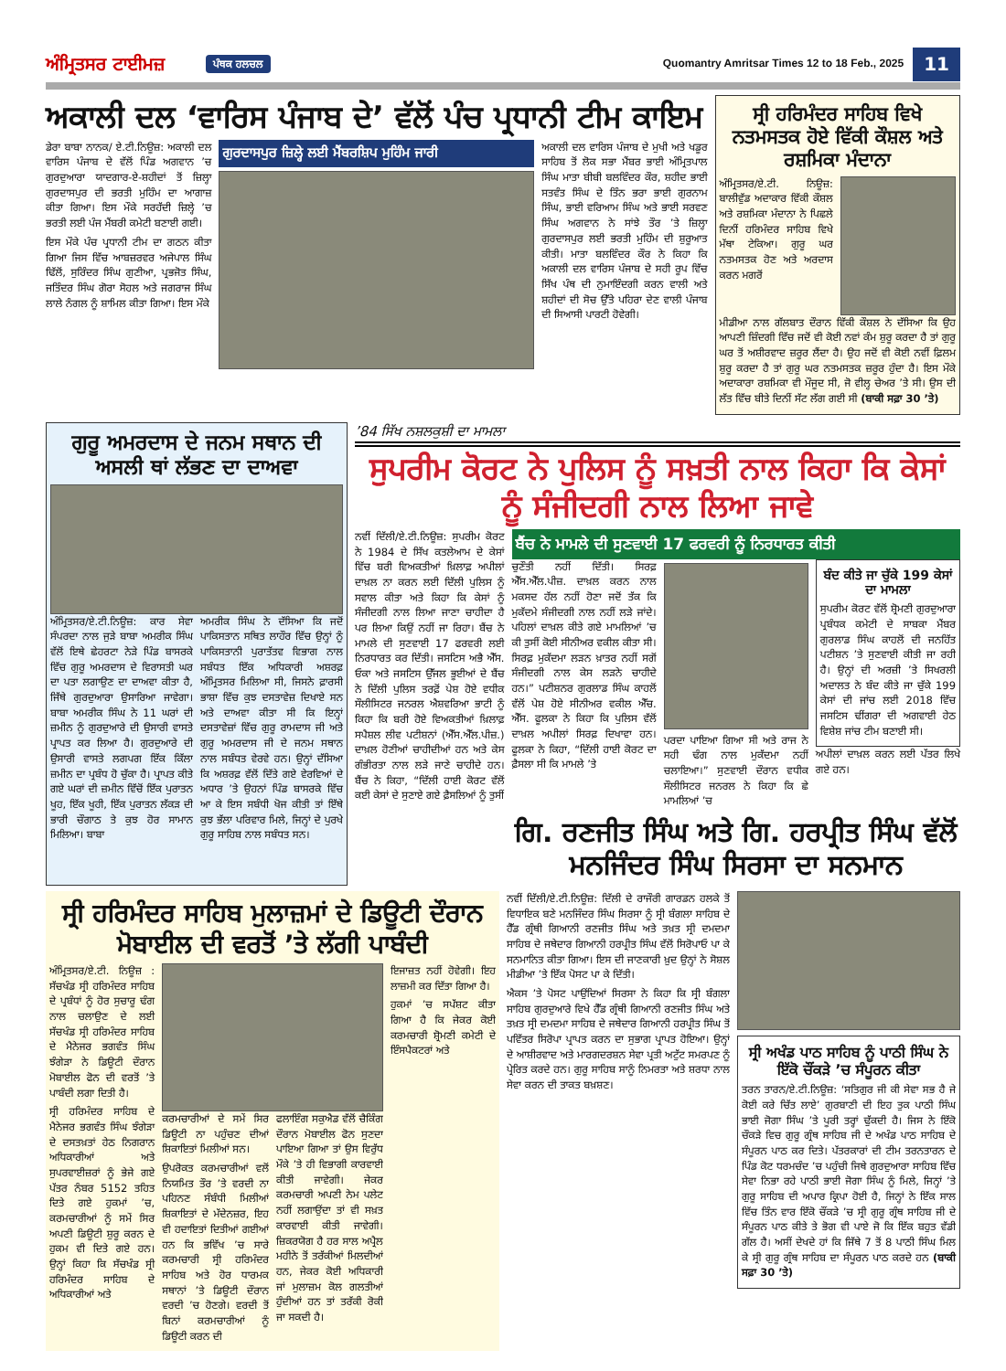ਅੰਮ੍ਰਿਤਸਰ ਟਾਈਮਜ਼
ਪੰਥਕ ਹਲਚਲ
Quomantry Amritsar Times 12 to 18 Feb., 2025
11
ਅਕਾਲੀ ਦਲ ‘ਵਾਰਿਸ ਪੰਜਾਬ ਦੇ’ ਵੱਲੋਂ ਪੰਚ ਪ੍ਰਧਾਨੀ ਟੀਮ ਕਾਇਮ
ਡੇਰਾ ਬਾਬਾ ਨਾਨਕ/ ਏ.ਟੀ.ਨਿਊਜ਼: ਅਕਾਲੀ ਦਲ ਵਾਰਿਸ ਪੰਜਾਬ ਦੇ ਵੱਲੋਂ ਪਿੰਡ ਅਗਵਾਨ ’ਚ ਗੁਰਦੁਆਰਾ ਯਾਦਗਾਰ-ਏ-ਸ਼ਹੀਦਾਂ ਤੋਂ ਜ਼ਿਲ੍ਹਾ ਗੁਰਦਾਸਪੁਰ ਦੀ ਭਰਤੀ ਮੁਹਿੰਮ ਦਾ ਆਗਾਜ਼ ਕੀਤਾ ਗਿਆ। ਇਸ ਮੌਕੇ ਸਰਹੱਦੀ ਜ਼ਿਲ੍ਹੇ ’ਚ ਭਰਤੀ ਲਈ ਪੰਜ ਮੈਂਬਰੀ ਕਮੇਟੀ ਬਣਾਈ ਗਈ।
ਇਸ ਮੌਕੇ ਪੰਚ ਪ੍ਰਧਾਨੀ ਟੀਮ ਦਾ ਗਠਨ ਕੀਤਾ ਗਿਆ ਜਿਸ ਵਿੱਚ ਆਬਜ਼ਰਵਰ ਅਜੇਪਾਲ ਸਿੰਘ ਢਿੱਲੋਂ, ਸੁਰਿੰਦਰ ਸਿੰਘ ਗੁਣੀਆ, ਪ੍ਰਭਜੋਤ ਸਿੰਘ, ਜਤਿੰਦਰ ਸਿੰਘ ਗੋਰਾ ਸੋਹਲ ਅਤੇ ਜਗਰਾਜ ਸਿੰਘ ਲਾਲੇ ਨੰਗਲ ਨੂੰ ਸ਼ਾਮਿਲ ਕੀਤਾ ਗਿਆ। ਇਸ ਮੌਕੇ
ਗੁਰਦਾਸਪੁਰ ਜ਼ਿਲ੍ਹੇ ਲਈ ਮੈਂਬਰਸ਼ਿਪ ਮੁਹਿੰਮ ਜਾਰੀ
ਅਕਾਲੀ ਦਲ ਵਾਰਿਸ ਪੰਜਾਬ ਦੇ ਮੁਖੀ ਅਤੇ ਖਡੂਰ ਸਾਹਿਬ ਤੋਂ ਲੋਕ ਸਭਾ ਮੈਂਬਰ ਭਾਈ ਅੰਮ੍ਰਿਤਪਾਲ ਸਿੰਘ ਮਾਤਾ ਬੀਬੀ ਬਲਵਿੰਦਰ ਕੌਰ, ਸ਼ਹੀਦ ਭਾਈ ਸਤਵੰਤ ਸਿੰਘ ਦੇ ਤਿੰਨ ਭਰਾ ਭਾਈ ਗੁਰਨਾਮ ਸਿੰਘ, ਭਾਈ ਵਰਿਆਮ ਸਿੰਘ ਅਤੇ ਭਾਈ ਸਰਵਣ ਸਿੰਘ ਅਗਵਾਨ ਨੇ ਸਾਂਝੇ ਤੌਰ ’ਤੇ ਜ਼ਿਲ੍ਹਾ ਗੁਰਦਾਸਪੁਰ ਲਈ ਭਰਤੀ ਮੁਹਿੰਮ ਦੀ ਸ਼ੁਰੂਆਤ ਕੀਤੀ। ਮਾਤਾ ਬਲਵਿੰਦਰ ਕੌਰ ਨੇ ਕਿਹਾ ਕਿ ਅਕਾਲੀ ਦਲ ਵਾਰਿਸ ਪੰਜਾਬ ਦੇ ਸਹੀ ਰੂਪ ਵਿੱਚ ਸਿੱਖ ਪੰਥ ਦੀ ਨੁਮਾਇੰਦਗੀ ਕਰਨ ਵਾਲੀ ਅਤੇ ਸ਼ਹੀਦਾਂ ਦੀ ਸੋਚ ਉੱਤੇ ਪਹਿਰਾ ਦੇਣ ਵਾਲੀ ਪੰਜਾਬ ਦੀ ਸਿਆਸੀ ਪਾਰਟੀ ਹੋਵੇਗੀ।
ਸ੍ਰੀ ਹਰਿਮੰਦਰ ਸਾਹਿਬ ਵਿਖੇ ਨਤਮਸਤਕ ਹੋਏ ਵਿੱਕੀ ਕੌਸ਼ਲ ਅਤੇ ਰਸ਼ਮਿਕਾ ਮੰਦਾਨਾ
ਅੰਮ੍ਰਿਤਸਰ/ਏ.ਟੀ. ਨਿਊਜ਼: ਬਾਲੀਵੁੱਡ ਅਦਾਕਾਰ ਵਿੱਕੀ ਕੌਸ਼ਲ ਅਤੇ ਰਸ਼ਮਿਕਾ ਮੰਦਾਨਾ ਨੇ ਪਿਛਲੇ ਦਿਨੀਂ ਹਰਿਮੰਦਰ ਸਾਹਿਬ ਵਿਖੇ ਮੱਥਾ ਟੇਕਿਆ। ਗੁਰੂ ਘਰ ਨਤਮਸਤਕ ਹੋਣ ਅਤੇ ਅਰਦਾਸ ਕਰਨ ਮਗਰੋਂ
ਮੀਡੀਆ ਨਾਲ ਗੱਲਬਾਤ ਦੌਰਾਨ ਵਿੱਕੀ ਕੌਸ਼ਲ ਨੇ ਦੱਸਿਆ ਕਿ ਉਹ ਆਪਣੀ ਜ਼ਿੰਦਗੀ ਵਿੱਚ ਜਦੋਂ ਵੀ ਕੋਈ ਨਵਾਂ ਕੰਮ ਸ਼ੁਰੂ ਕਰਦਾ ਹੈ ਤਾਂ ਗੁਰੂ ਘਰ ਤੋਂ ਅਸ਼ੀਰਵਾਦ ਜ਼ਰੂਰ ਲੈਂਦਾ ਹੈ। ਉਹ ਜਦੋਂ ਵੀ ਕੋਈ ਨਵੀਂ ਫ਼ਿਲਮ ਸ਼ੁਰੂ ਕਰਦਾ ਹੈ ਤਾਂ ਗੁਰੂ ਘਰ ਨਤਮਸਤਕ ਜ਼ਰੂਰ ਹੁੰਦਾ ਹੈ। ਇਸ ਮੌਕੇ ਅਦਾਕਾਰਾ ਰਸ਼ਮਿਕਾ ਵੀ ਮੌਜੂਦ ਸੀ, ਜੋ ਵੀਲ੍ਹ ਚੇਅਰ ’ਤੇ ਸੀ। ਉਸ ਦੀ ਲੱਤ ਵਿੱਚ ਬੀਤੇ ਦਿਨੀਂ ਸੱਟ ਲੱਗ ਗਈ ਸੀ (ਬਾਕੀ ਸਫ਼ਾ 30 ’ਤੇ)
ਗੁਰੂ ਅਮਰਦਾਸ ਦੇ ਜਨਮ ਸਥਾਨ ਦੀ ਅਸਲੀ ਥਾਂ ਲੱਭਣ ਦਾ ਦਾਅਵਾ
ਅੰਮ੍ਰਿਤਸਰ/ਏ.ਟੀ.ਨਿਊਜ਼: ਕਾਰ ਸੇਵਾ ਸੰਪਰਦਾ ਨਾਲ ਜੁੜੇ ਬਾਬਾ ਅਮਰੀਕ ਸਿੰਘ ਵੱਲੋਂ ਇਥੇ ਛੇਹਰਟਾ ਨੇੜੇ ਪਿੰਡ ਬਾਸਰਕੇ ਵਿੱਚ ਗੁਰੂ ਅਮਰਦਾਸ ਦੇ ਵਿਰਾਸਤੀ ਘਰ ਦਾ ਪਤਾ ਲਗਾਉਣ ਦਾ ਦਾਅਵਾ ਕੀਤਾ ਹੈ, ਜਿੱਥੇ ਗੁਰਦੁਆਰਾ ਉਸਾਰਿਆ ਜਾਵੇਗਾ। ਬਾਬਾ ਅਮਰੀਕ ਸਿੰਘ ਨੇ 11 ਘਰਾਂ ਦੀ ਜ਼ਮੀਨ ਨੂੰ ਗੁਰਦੁਆਰੇ ਦੀ ਉਸਾਰੀ ਵਾਸਤੇ ਪ੍ਰਾਪਤ ਕਰ ਲਿਆ ਹੈ। ਗੁਰਦੁਆਰੇ ਦੀ ਉਸਾਰੀ ਵਾਸਤੇ ਲਗਪਗ ਇੱਕ ਕਿੱਲਾ ਜ਼ਮੀਨ ਦਾ ਪ੍ਰਬੰਧ ਹੋ ਚੁੱਕਾ ਹੈ। ਪ੍ਰਾਪਤ ਕੀਤੇ ਗਏ ਘਰਾਂ ਦੀ ਜ਼ਮੀਨ ਵਿੱਚੋਂ ਇੱਕ ਪੁਰਾਤਨ ਖੂਹ, ਇੱਕ ਖੂਹੀ, ਇੱਕ ਪੁਰਾਤਨ ਲੱਕੜ ਦੀ ਭਾਰੀ ਚੌਗਾਠ ਤੇ ਕੁਝ ਹੋਰ ਸਾਮਾਨ ਮਿਲਿਆ। ਬਾਬਾ
ਅਮਰੀਕ ਸਿੰਘ ਨੇ ਦੱਸਿਆ ਕਿ ਜਦੋਂ ਪਾਕਿਸਤਾਨ ਸਥਿਤ ਲਾਹੌਰ ਵਿੱਚ ਉਨ੍ਹਾਂ ਨੂੰ ਪਾਕਿਸਤਾਨੀ ਪੁਰਾਤੱਤਵ ਵਿਭਾਗ ਨਾਲ ਸਬੰਧਤ ਇੱਕ ਅਧਿਕਾਰੀ ਅਸ਼ਰਫ਼ ਅੰਮ੍ਰਿਤਸਰ ਮਿਲਿਆ ਸੀ, ਜਿਸਨੇ ਫ਼ਾਰਸੀ ਭਾਸ਼ਾ ਵਿੱਚ ਕੁਝ ਦਸਤਾਵੇਜ਼ ਦਿਖਾਏ ਸਨ ਅਤੇ ਦਾਅਵਾ ਕੀਤਾ ਸੀ ਕਿ ਇਨ੍ਹਾਂ ਦਸਤਾਵੇਜ਼ਾਂ ਵਿੱਚ ਗੁਰੂ ਰਾਮਦਾਸ ਜੀ ਅਤੇ ਗੁਰੂ ਅਮਰਦਾਸ ਜੀ ਦੇ ਜਨਮ ਸਥਾਨ ਨਾਲ ਸਬੰਧਤ ਵੇਰਵੇ ਹਨ। ਉਨ੍ਹਾਂ ਦੱਸਿਆ ਕਿ ਅਸ਼ਰਫ਼ ਵੱਲੋਂ ਦਿੱਤੇ ਗਏ ਵੇਰਵਿਆਂ ਦੇ ਅਧਾਰ ’ਤੇ ਉਹਨਾਂ ਪਿੰਡ ਬਾਸਰਕੇ ਵਿੱਚ ਆ ਕੇ ਇਸ ਸਬੰਧੀ ਖੋਜ ਕੀਤੀ ਤਾਂ ਇੱਥੇ ਕੁਝ ਭੱਲਾ ਪਰਿਵਾਰ ਮਿਲੇ, ਜਿਨ੍ਹਾਂ ਦੇ ਪੁਰਖੇ ਗੁਰੂ ਸਾਹਿਬ ਨਾਲ ਸਬੰਧਤ ਸਨ।
’84 ਸਿੱਖ ਨਸ਼ਲਕੁਸ਼ੀ ਦਾ ਮਾਮਲਾ
ਸੁਪਰੀਮ ਕੋਰਟ ਨੇ ਪੁਲਿਸ ਨੂੰ ਸਖ਼ਤੀ ਨਾਲ ਕਿਹਾ ਕਿ ਕੇਸਾਂ ਨੂੰ ਸੰਜੀਦਗੀ ਨਾਲ ਲਿਆ ਜਾਵੇ
ਨਵੀਂ ਦਿੱਲੀ/ਏ.ਟੀ.ਨਿਊਜ਼: ਸੁਪਰੀਮ ਕੋਰਟ ਨੇ 1984 ਦੇ ਸਿੱਖ ਕਤਲੇਆਮ ਦੇ ਕੇਸਾਂ ਵਿੱਚ ਬਰੀ ਵਿਅਕਤੀਆਂ ਖ਼ਿਲਾਫ਼ ਅਪੀਲਾਂ ਦਾਖ਼ਲ ਨਾ ਕਰਨ ਲਈ ਦਿੱਲੀ ਪੁਲਿਸ ਨੂੰ ਸਵਾਲ ਕੀਤਾ ਅਤੇ ਕਿਹਾ ਕਿ ਕੇਸਾਂ ਨੂੰ ਸੰਜੀਦਗੀ ਨਾਲ ਲਿਆ ਜਾਣਾ ਚਾਹੀਦਾ ਹੈ ਪਰ ਲਿਆ ਕਿਉਂ ਨਹੀਂ ਜਾ ਰਿਹਾ। ਬੈਂਚ ਨੇ ਮਾਮਲੇ ਦੀ ਸੁਣਵਾਈ 17 ਫਰਵਰੀ ਲਈ ਨਿਰਧਾਰਤ ਕਰ ਦਿੱਤੀ। ਜਸਟਿਸ ਅਭੈ ਐੱਸ. ਓਕਾ ਅਤੇ ਜਸਟਿਸ ਉੱਜਲ ਭੂਈਆਂ ਦੇ ਬੈਂਚ ਨੇ ਦਿੱਲੀ ਪੁਲਿਸ ਤਰਫ਼ੋਂ ਪੇਸ਼ ਹੋਏ ਵਧੀਕ ਸੌਲੀਸਿਟਰ ਜਨਰਲ ਐਸ਼ਵਰਿਆ ਭਾਟੀ ਨੂੰ ਕਿਹਾ ਕਿ ਬਰੀ ਹੋਏ ਵਿਅਕਤੀਆਂ ਖ਼ਿਲਾਫ਼ ਸਪੈਸ਼ਲ ਲੀਵ ਪਟੀਸ਼ਨਾਂ (ਐੱਸ.ਐੱਲ.ਪੀਜ਼.) ਦਾਖ਼ਲ ਹੋਣੀਆਂ ਚਾਹੀਦੀਆਂ ਹਨ ਅਤੇ ਕੇਸ ਗੰਭੀਰਤਾ ਨਾਲ ਲੜੇ ਜਾਣੇ ਚਾਹੀਦੇ ਹਨ। ਬੈਂਚ ਨੇ ਕਿਹਾ, “ਦਿੱਲੀ ਹਾਈ ਕੋਰਟ ਵੱਲੋਂ ਕਈ ਕੇਸਾਂ ਦੇ ਸੁਣਾਏ ਗਏ ਫ਼ੈਸਲਿਆਂ ਨੂੰ ਤੁਸੀਂ
ਬੈਂਚ ਨੇ ਮਾਮਲੇ ਦੀ ਸੁਣਵਾਈ 17 ਫਰਵਰੀ ਨੂੰ ਨਿਰਧਾਰਤ ਕੀਤੀ
ਚੁਣੌਤੀ ਨਹੀਂ ਦਿੱਤੀ। ਸਿਰਫ਼ ਐੱਸ.ਐੱਲ.ਪੀਜ਼. ਦਾਖ਼ਲ ਕਰਨ ਨਾਲ ਮਕਸਦ ਹੱਲ ਨਹੀਂ ਹੋਣਾ ਜਦੋਂ ਤੱਕ ਕਿ ਮੁਕੱਦਮੇ ਸੰਜੀਦਗੀ ਨਾਲ ਨਹੀਂ ਲੜੇ ਜਾਂਦੇ। ਪਹਿਲਾਂ ਦਾਖ਼ਲ ਕੀਤੇ ਗਏ ਮਾਮਲਿਆਂ ’ਚ ਕੀ ਤੁਸੀਂ ਕੋਈ ਸੀਨੀਅਰ ਵਕੀਲ ਕੀਤਾ ਸੀ। ਸਿਰਫ਼ ਮੁਕੱਦਮਾ ਲੜਨ ਖ਼ਾਤਰ ਨਹੀਂ ਸਗੋਂ ਸੰਜੀਦਗੀ ਨਾਲ ਕੇਸ ਲੜਨੇ ਚਾਹੀਦੇ ਹਨ।” ਪਟੀਸ਼ਨਰ ਗੁਰਲਾਡ ਸਿੰਘ ਕਾਹਲੋਂ ਵੱਲੋਂ ਪੇਸ਼ ਹੋਏ ਸੀਨੀਅਰ ਵਕੀਲ ਐੱਚ. ਐੱਸ. ਫੂਲਕਾ ਨੇ ਕਿਹਾ ਕਿ ਪੁਲਿਸ ਵੱਲੋਂ ਦਾਖ਼ਲ ਅਪੀਲਾਂ ਸਿਰਫ਼ ਦਿਖਾਵਾ ਹਨ। ਫੂਲਕਾ ਨੇ ਕਿਹਾ, “ਦਿੱਲੀ ਹਾਈ ਕੋਰਟ ਦਾ ਫ਼ੈਸਲਾ ਸੀ ਕਿ ਮਾਮਲੇ ’ਤੇ
ਪਰਦਾ ਪਾਇਆ ਗਿਆ ਸੀ ਅਤੇ ਰਾਜ ਨੇ ਸਹੀ ਢੰਗ ਨਾਲ ਮੁਕੱਦਮਾ ਨਹੀਂ ਚਲਾਇਆ।” ਸੁਣਵਾਈ ਦੌਰਾਨ ਵਧੀਕ ਸੌਲੀਸਿਟਰ ਜਨਰਲ ਨੇ ਕਿਹਾ ਕਿ ਛੇ ਮਾਮਲਿਆਂ ’ਚ
ਬੰਦ ਕੀਤੇ ਜਾ ਚੁੱਕੇ 199 ਕੇਸਾਂ ਦਾ ਮਾਮਲਾ
ਸੁਪਰੀਮ ਕੋਰਟ ਵੱਲੋਂ ਸ਼੍ਰੋਮਣੀ ਗੁਰਦੁਆਰਾ ਪ੍ਰਬੰਧਕ ਕਮੇਟੀ ਦੇ ਸਾਬਕਾ ਮੈਂਬਰ ਗੁਰਲਾਡ ਸਿੰਘ ਕਾਹਲੋਂ ਦੀ ਜਨਹਿੱਤ ਪਟੀਸ਼ਨ ’ਤੇ ਸੁਣਵਾਈ ਕੀਤੀ ਜਾ ਰਹੀ ਹੈ। ਉਨ੍ਹਾਂ ਦੀ ਅਰਜ਼ੀ ’ਤੇ ਸਿਖਰਲੀ ਅਦਾਲਤ ਨੇ ਬੰਦ ਕੀਤੇ ਜਾ ਚੁੱਕੇ 199 ਕੇਸਾਂ ਦੀ ਜਾਂਚ ਲਈ 2018 ਵਿੱਚ ਜਸਟਿਸ ਢੀਂਗਰਾ ਦੀ ਅਗਵਾਈ ਹੇਠ ਵਿਸ਼ੇਸ਼ ਜਾਂਚ ਟੀਮ ਬਣਾਈ ਸੀ।
ਅਪੀਲਾਂ ਦਾਖ਼ਲ ਕਰਨ ਲਈ ਪੱਤਰ ਲਿਖੇ ਗਏ ਹਨ।
ਗਿ. ਰਣਜੀਤ ਸਿੰਘ ਅਤੇ ਗਿ. ਹਰਪ੍ਰੀਤ ਸਿੰਘ ਵੱਲੋਂ ਮਨਜਿੰਦਰ ਸਿੰਘ ਸਿਰਸਾ ਦਾ ਸਨਮਾਨ
ਸ੍ਰੀ ਹਰਿਮੰਦਰ ਸਾਹਿਬ ਮੁਲਾਜ਼ਮਾਂ ਦੇ ਡਿਊਟੀ ਦੌਰਾਨ ਮੋਬਾਈਲ ਦੀ ਵਰਤੋਂ ’ਤੇ ਲੱਗੀ ਪਾਬੰਦੀ
ਅੰਮ੍ਰਿਤਸਰ/ਏ.ਟੀ. ਨਿਊਜ਼ : ਸੱਚਖੰਡ ਸ੍ਰੀ ਹਰਿਮੰਦਰ ਸਾਹਿਬ ਦੇ ਪ੍ਰਬੰਧਾਂ ਨੂੰ ਹੋਰ ਸੁਚਾਰੂ ਢੰਗ ਨਾਲ ਚਲਾਉਣ ਦੇ ਲਈ ਸੱਚਖੰਡ ਸ੍ਰੀ ਹਰਿਮੰਦਰ ਸਾਹਿਬ ਦੇ ਮੈਨੇਜਰ ਭਗਵੰਤ ਸਿੰਘ ਝੰਗੇੜਾ ਨੇ ਡਿਊਟੀ ਦੌਰਾਨ ਮੋਬਾਈਲ ਫੋਨ ਦੀ ਵਰਤੋਂ ’ਤੇ ਪਾਬੰਦੀ ਲਗਾ ਦਿਤੀ ਹੈ।
ਸ੍ਰੀ ਹਰਿਮੰਦਰ ਸਾਹਿਬ ਦੇ ਮੈਨੇਜਰ ਭਗਵੰਤ ਸਿੰਘ ਝੰਗੇੜਾ ਦੇ ਦਸਤਖ਼ਤਾਂ ਹੇਠ ਨਿਗਰਾਨ ਅਧਿਕਾਰੀਆਂ ਅਤੇ ਸੁਪਰਵਾਈਜ਼ਰਾਂ ਨੂੰ ਭੇਜੇ ਗਏ ਪੱਤਰ ਨੰਬਰ 5152 ਤਹਿਤ ਦਿਤੇ ਗਏ ਹੁਕਮਾਂ ’ਚ, ਕਰਮਚਾਰੀਆਂ ਨੂੰ ਸਮੇਂ ਸਿਰ ਅਪਣੀ ਡਿਊਟੀ ਸ਼ੁਰੂ ਕਰਨ ਦੇ ਹੁਕਮ ਵੀ ਦਿਤੇ ਗਏ ਹਨ। ਉਨ੍ਹਾਂ ਕਿਹਾ ਕਿ ਸੱਚਖੰਡ ਸ੍ਰੀ ਹਰਿਮੰਦਰ ਸਾਹਿਬ ਦੇ ਅਧਿਕਾਰੀਆਂ ਅਤੇ
ਕਰਮਚਾਰੀਆਂ ਦੇ ਸਮੇਂ ਸਿਰ ਡਿਊਟੀ ਨਾ ਪਹੁੰਚਣ ਦੀਆਂ ਸ਼ਿਕਾਇਤਾਂ ਮਿਲੀਆਂ ਸਨ।
ਉਪਰੋਕਤ ਕਰਮਚਾਰੀਆਂ ਵਲੋਂ ਨਿਯਮਿਤ ਤੌਰ ’ਤੇ ਵਰਦੀ ਨਾ ਪਹਿਨਣ ਸੰਬੰਧੀ ਮਿਲੀਆਂ ਸ਼ਿਕਾਇਤਾਂ ਦੇ ਮੱਦੇਨਜ਼ਰ, ਇਹ ਵੀ ਹਦਾਇਤਾਂ ਦਿਤੀਆਂ ਗਈਆਂ ਹਨ ਕਿ ਭਵਿੱਖ ’ਚ ਸਾਰੇ ਕਰਮਚਾਰੀ ਸ੍ਰੀ ਹਰਿਮੰਦਰ ਸਾਹਿਬ ਅਤੇ ਹੋਰ ਧਾਰਮਕ ਸਥਾਨਾਂ ’ਤੇ ਡਿਊਟੀ ਦੌਰਾਨ ਵਰਦੀ ’ਚ ਹੋਣਗੇ। ਵਰਦੀ ਤੋਂ ਬਿਨਾਂ ਕਰਮਚਾਰੀਆਂ ਨੂੰ ਡਿਊਟੀ ਕਰਨ ਦੀ
ਫਲਾਇੰਗ ਸਕੁਐਡ ਵੱਲੋਂ ਚੈਕਿੰਗ ਦੌਰਾਨ ਮੋਬਾਈਲ ਫੋਨ ਸੁਣਦਾ ਪਾਇਆ ਗਿਆ ਤਾਂ ਉਸ ਵਿਰੁੱਧ ਮੌਕੇ ’ਤੇ ਹੀ ਵਿਭਾਗੀ ਕਾਰਵਾਈ ਕੀਤੀ ਜਾਵੇਗੀ। ਜੇਕਰ ਕਰਮਚਾਰੀ ਅਪਣੀ ਨੇਮ ਪਲੇਟ ਨਹੀਂ ਲਗਾਉਂਦਾ ਤਾਂ ਵੀ ਸਖ਼ਤ ਕਾਰਵਾਈ ਕੀਤੀ ਜਾਵੇਗੀ। ਜ਼ਿਕਰਯੋਗ ਹੈ ਹਰ ਸਾਲ ਅਪ੍ਰੈਲ ਮਹੀਨੇ ਤੋਂ ਤਰੱਕੀਆਂ ਮਿਲਦੀਆਂ ਹਨ, ਜੇਕਰ ਕੋਈ ਅਧਿਕਾਰੀ ਜਾਂ ਮੁਲਾਜ਼ਮ ਕੋਲ ਗਲਤੀਆਂ ਹੁੰਦੀਆਂ ਹਨ ਤਾਂ ਤਰੱਕੀ ਰੋਕੀ ਜਾ ਸਕਦੀ ਹੈ।
ਇਜਾਜ਼ਤ ਨਹੀਂ ਹੋਵੇਗੀ। ਇਹ ਲਾਜ਼ਮੀ ਕਰ ਦਿੱਤਾ ਗਿਆ ਹੈ।
ਹੁਕਮਾਂ ’ਚ ਸਪੱਸ਼ਟ ਕੀਤਾ ਗਿਆ ਹੈ ਕਿ ਜੇਕਰ ਕੋਈ ਕਰਮਚਾਰੀ ਸ਼੍ਰੋਮਣੀ ਕਮੇਟੀ ਦੇ ਇੰਸਪੈਕਟਰਾਂ ਅਤੇ
ਨਵੀਂ ਦਿੱਲੀ/ਏ.ਟੀ.ਨਿਊਜ਼: ਦਿੱਲੀ ਦੇ ਰਾਜੌਰੀ ਗਾਰਡਨ ਹਲਕੇ ਤੋਂ ਵਿਧਾਇਕ ਬਣੇ ਮਨਜਿੰਦਰ ਸਿੰਘ ਸਿਰਸਾ ਨੂੰ ਸ੍ਰੀ ਬੰਗਲਾ ਸਾਹਿਬ ਦੇ ਹੈੱਡ ਗ੍ਰੰਥੀ ਗਿਆਨੀ ਰਣਜੀਤ ਸਿੰਘ ਅਤੇ ਤਖ਼ਤ ਸ੍ਰੀ ਦਮਦਮਾ ਸਾਹਿਬ ਦੇ ਜਥੇਦਾਰ ਗਿਆਨੀ ਹਰਪ੍ਰੀਤ ਸਿੰਘ ਵੱਲੋਂ ਸਿਰੋਪਾਓ ਪਾ ਕੇ ਸਨਮਾਨਿਤ ਕੀਤਾ ਗਿਆ। ਇਸ ਦੀ ਜਾਣਕਾਰੀ ਖ਼ੁਦ ਉਨ੍ਹਾਂ ਨੇ ਸੋਸ਼ਲ ਮੀਡੀਆ ’ਤੇ ਇੱਕ ਪੋਸਟ ਪਾ ਕੇ ਦਿੱਤੀ।
ਐਕਸ ’ਤੇ ਪੋਸਟ ਪਾਉਂਦਿਆਂ ਸਿਰਸਾ ਨੇ ਕਿਹਾ ਕਿ ਸ੍ਰੀ ਬੰਗਲਾ ਸਾਹਿਬ ਗੁਰਦੁਆਰੇ ਵਿਖੇ ਹੈੱਡ ਗ੍ਰੰਥੀ ਗਿਆਨੀ ਰਣਜੀਤ ਸਿੰਘ ਅਤੇ ਤਖ਼ਤ ਸ੍ਰੀ ਦਮਦਮਾ ਸਾਹਿਬ ਦੇ ਜਥੇਦਾਰ ਗਿਆਨੀ ਹਰਪ੍ਰੀਤ ਸਿੰਘ ਤੋਂ ਪਵਿੱਤਰ ਸਿਰੋਪਾ ਪ੍ਰਾਪਤ ਕਰਨ ਦਾ ਸੁਭਾਗ ਪ੍ਰਾਪਤ ਹੋਇਆ। ਉਨ੍ਹਾਂ ਦੇ ਆਸ਼ੀਰਵਾਦ ਅਤੇ ਮਾਰਗਦਰਸ਼ਨ ਸੇਵਾ ਪ੍ਰਤੀ ਅਟੁੱਟ ਸਮਰਪਣ ਨੂੰ ਪ੍ਰੇਰਿਤ ਕਰਦੇ ਹਨ। ਗੁਰੂ ਸਾਹਿਬ ਸਾਨੂੰ ਨਿਮਰਤਾ ਅਤੇ ਸ਼ਰਧਾ ਨਾਲ ਸੇਵਾ ਕਰਨ ਦੀ ਤਾਕਤ ਬਖ਼ਸ਼ਣ।
ਸ੍ਰੀ ਅਖੰਡ ਪਾਠ ਸਾਹਿਬ ਨੂੰ ਪਾਠੀ ਸਿੰਘ ਨੇ ਇੱਕੋ ਚੌਂਕੜੇ ’ਚ ਸੰਪੂਰਨ ਕੀਤਾ
ਤਰਨ ਤਾਰਨ/ਏ.ਟੀ.ਨਿਊਜ਼: ‘ਸਤਿਗੁਰ ਜੀ ਕੀ ਸੇਵਾ ਸਭ ਹੈ ਜੇ ਕੋਈ ਕਰੇ ਚਿੱਤ ਲਾਏ’ ਗੁਰਬਾਣੀ ਦੀ ਇਹ ਤੁਕ ਪਾਠੀ ਸਿੰਘ ਭਾਈ ਜੋਗਾ ਸਿੰਘ ’ਤੇ ਪੂਰੀ ਤਰ੍ਹਾਂ ਢੁੱਕਦੀ ਹੈ। ਜਿਸ ਨੇ ਇੱਕੋ ਚੌਕੜੇ ਵਿਚ ਗੁਰੂ ਗ੍ਰੰਥ ਸਾਹਿਬ ਜੀ ਦੇ ਅਖੰਡ ਪਾਠ ਸਾਹਿਬ ਦੇ ਸੰਪੂਰਨ ਪਾਠ ਕਰ ਦਿਤੇ। ਪੱਤਰਕਾਰਾਂ ਦੀ ਟੀਮ ਤਰਨਤਾਰਨ ਦੇ ਪਿੰਡ ਕੋਟ ਧਰਮਚੰਦ ’ਚ ਪਹੁੰਚੀ ਜਿਥੇ ਗੁਰਦੁਆਰਾ ਸਾਹਿਬ ਵਿੱਚ ਸੇਵਾ ਨਿਭਾ ਰਹੇ ਪਾਠੀ ਭਾਈ ਜੋਗਾ ਸਿੰਘ ਨੂੰ ਮਿਲੇ, ਜਿਨ੍ਹਾਂ ’ਤੇ ਗੁਰੂ ਸਾਹਿਬ ਦੀ ਅਪਾਰ ਕ੍ਰਿਪਾ ਹੋਈ ਹੈ, ਜਿਨ੍ਹਾਂ ਨੇ ਇੱਕ ਸਾਲ ਵਿੱਚ ਤਿੰਨ ਵਾਰ ਇੱਕੋ ਚੌਂਕੜੇ ’ਚ ਸ੍ਰੀ ਗੁਰੂ ਗ੍ਰੰਥ ਸਾਹਿਬ ਜੀ ਦੇ ਸੰਪੂਰਨ ਪਾਠ ਕੀਤੇ ਤੇ ਭੋਗ ਵੀ ਪਾਏ ਜੋ ਕਿ ਇੱਕ ਬਹੁਤ ਵੱਡੀ ਗੱਲ ਹੈ। ਅਸੀਂ ਦੇਖਦੇ ਹਾਂ ਕਿ ਜਿੱਥੇ 7 ਤੋਂ 8 ਪਾਠੀ ਸਿੰਘ ਮਿਲ ਕੇ ਸ੍ਰੀ ਗੁਰੂ ਗ੍ਰੰਥ ਸਾਹਿਬ ਦਾ ਸੰਪੂਰਨ ਪਾਠ ਕਰਦੇ ਹਨ (ਬਾਕੀ ਸਫ਼ਾ 30 ’ਤੇ)